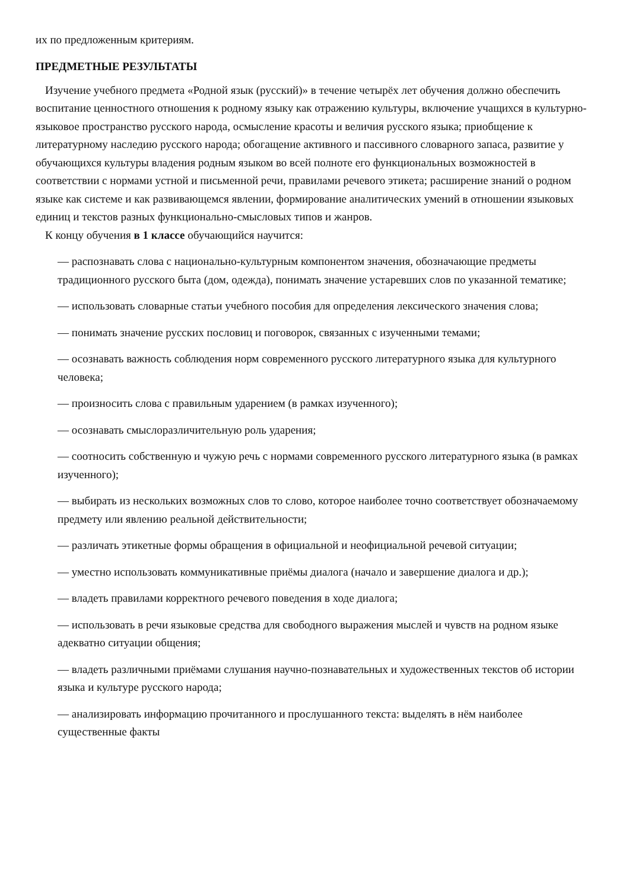их по предложенным критериям.
ПРЕДМЕТНЫЕ РЕЗУЛЬТАТЫ
Изучение учебного предмета «Родной язык (русский)» в течение четырёх лет обучения должно обеспечить воспитание ценностного отношения к родному языку как отражению культуры, включение учащихся в культурно-языковое пространство русского народа, осмысление красоты и величия русского языка; приобщение к литературному наследию русского народа; обогащение активного и пассивного словарного запаса, развитие у обучающихся культуры владения родным языком во всей полноте его функциональных возможностей в соответствии с нормами устной и письменной речи, правилами речевого этикета; расширение знаний о родном языке как системе и как развивающемся явлении, формирование аналитических умений в отношении языковых единиц и текстов разных функционально-смысловых типов и жанров.
К концу обучения в 1 классе обучающийся научится:
— распознавать слова с национально-культурным компонентом значения, обозначающие предметы традиционного русского быта (дом, одежда), понимать значение устаревших слов по указанной тематике;
— использовать словарные статьи учебного пособия для определения лексического значения слова;
— понимать значение русских пословиц и поговорок, связанных с изученными темами;
— осознавать важность соблюдения норм современного русского литературного языка для культурного человека;
— произносить слова с правильным ударением (в рамках изученного);
— осознавать смыслоразличительную роль ударения;
— соотносить собственную и чужую речь с нормами современного русского литературного языка (в рамках изученного);
— выбирать из нескольких возможных слов то слово, которое наиболее точно соответствует обозначаемому предмету или явлению реальной действительности;
— различать этикетные формы обращения в официальной и неофициальной речевой ситуации;
— уместно использовать коммуникативные приёмы диалога (начало и завершение диалога и др.);
— владеть правилами корректного речевого поведения в ходе диалога;
— использовать в речи языковые средства для свободного выражения мыслей и чувств на родном языке адекватно ситуации общения;
— владеть различными приёмами слушания научно-познавательных и художественных текстов об истории языка и культуре русского народа;
— анализировать информацию прочитанного и прослушанного текста: выделять в нём наиболее существенные факты